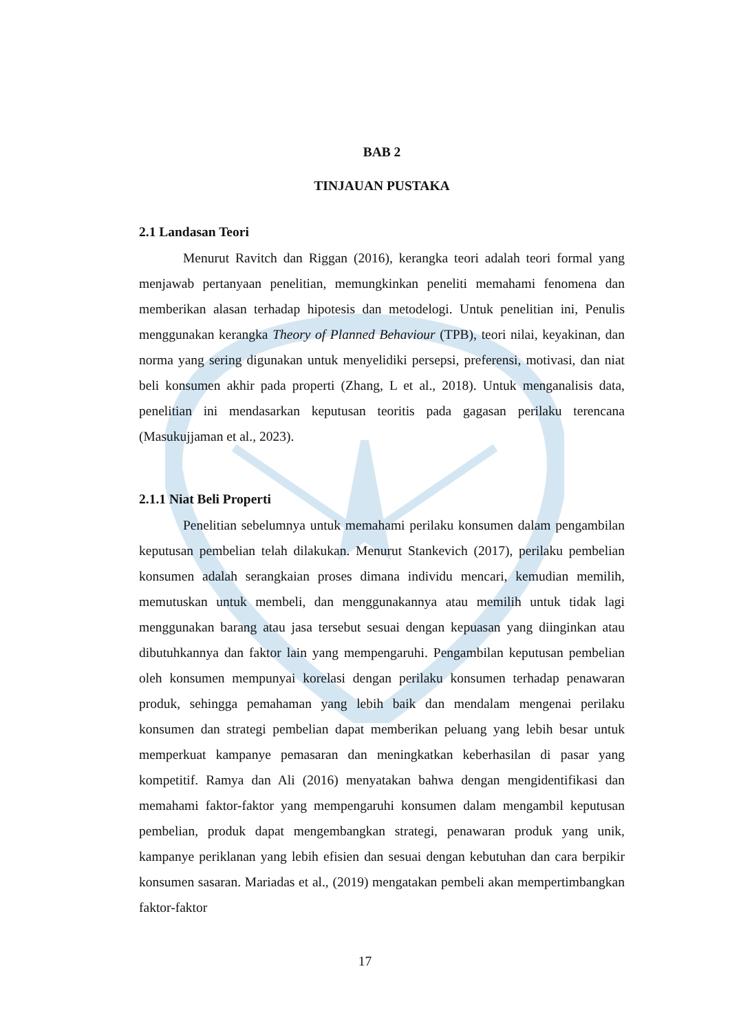BAB 2
TINJAUAN PUSTAKA
2.1 Landasan Teori
Menurut Ravitch dan Riggan (2016), kerangka teori adalah teori formal yang menjawab pertanyaan penelitian, memungkinkan peneliti memahami fenomena dan memberikan alasan terhadap hipotesis dan metodelogi. Untuk penelitian ini, Penulis menggunakan kerangka Theory of Planned Behaviour (TPB), teori nilai, keyakinan, dan norma yang sering digunakan untuk menyelidiki persepsi, preferensi, motivasi, dan niat beli konsumen akhir pada properti (Zhang, L et al., 2018). Untuk menganalisis data, penelitian ini mendasarkan keputusan teoritis pada gagasan perilaku terencana (Masukujjaman et al., 2023).
2.1.1 Niat Beli Properti
Penelitian sebelumnya untuk memahami perilaku konsumen dalam pengambilan keputusan pembelian telah dilakukan. Menurut Stankevich (2017), perilaku pembelian konsumen adalah serangkaian proses dimana individu mencari, kemudian memilih, memutuskan untuk membeli, dan menggunakannya atau memilih untuk tidak lagi menggunakan barang atau jasa tersebut sesuai dengan kepuasan yang diinginkan atau dibutuhkannya dan faktor lain yang mempengaruhi. Pengambilan keputusan pembelian oleh konsumen mempunyai korelasi dengan perilaku konsumen terhadap penawaran produk, sehingga pemahaman yang lebih baik dan mendalam mengenai perilaku konsumen dan strategi pembelian dapat memberikan peluang yang lebih besar untuk memperkuat kampanye pemasaran dan meningkatkan keberhasilan di pasar yang kompetitif. Ramya dan Ali (2016) menyatakan bahwa dengan mengidentifikasi dan memahami faktor-faktor yang mempengaruhi konsumen dalam mengambil keputusan pembelian, produk dapat mengembangkan strategi, penawaran produk yang unik, kampanye periklanan yang lebih efisien dan sesuai dengan kebutuhan dan cara berpikir konsumen sasaran. Mariadas et al., (2019) mengatakan pembeli akan mempertimbangkan faktor-faktor
17